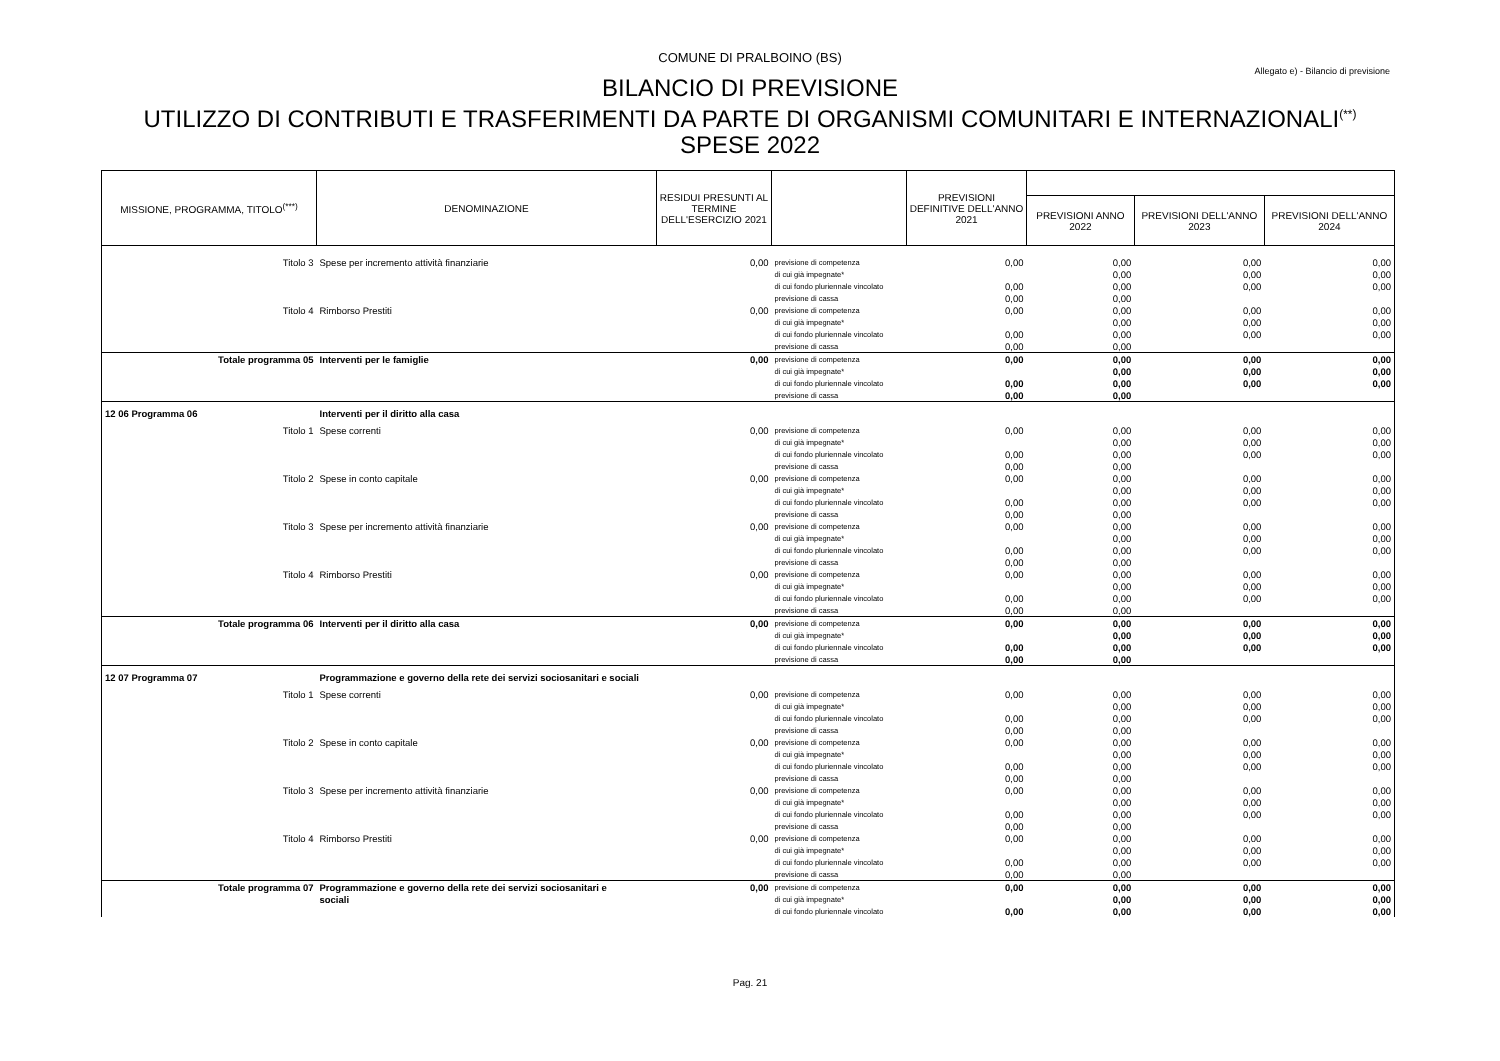COMUNE DI PRALBOINO (BS)
Allegato e) - Bilancio di previsione
BILANCIO DI PREVISIONE
UTILIZZO DI CONTRIBUTI E TRASFERIMENTI DA PARTE DI ORGANISMI COMUNITARI E INTERNAZIONALI<sup>(**)</sup>
SPESE 2022
| MISSIONE, PROGRAMMA, TITOLO<sup>(***)</sup> | DENOMINAZIONE | RESIDUI PRESUNTI AL TERMINE DELL'ESERCIZIO 2021 | | PREVISIONI DEFINITIVE DELL'ANNO 2021 | | | |
| --- | --- | --- | --- | --- | --- | --- | --- |
| | | | | | PREVISIONI ANNO 2022 | PREVISIONI DELL'ANNO 2023 | PREVISIONI DELL'ANNO 2024 |
| Titolo 3 | Spese per incremento attività finanziarie | 0,00 | previsione di competenza | 0,00 | 0,00 | 0,00 | 0,00 |
| | | | di cui già impegnate* | | 0,00 | 0,00 | 0,00 |
| | | | di cui fondo pluriennale vincolato | 0,00 | 0,00 | 0,00 | 0,00 |
| | | | previsione di cassa | 0,00 | 0,00 | | |
| Titolo 4 | Rimborso Prestiti | 0,00 | previsione di competenza | 0,00 | 0,00 | 0,00 | 0,00 |
| | | | di cui già impegnate* | | 0,00 | 0,00 | 0,00 |
| | | | di cui fondo pluriennale vincolato | 0,00 | 0,00 | 0,00 | 0,00 |
| | | | previsione di cassa | 0,00 | 0,00 | | |
| Totale programma 05 | Interventi per le famiglie | 0,00 | previsione di competenza | 0,00 | 0,00 | 0,00 | 0,00 |
| | | | di cui già impegnate* | | 0,00 | 0,00 | 0,00 |
| | | | di cui fondo pluriennale vincolato | 0,00 | 0,00 | 0,00 | 0,00 |
| | | | previsione di cassa | 0,00 | 0,00 | | |
| 12 06 Programma 06 | Interventi per il diritto alla casa | | | | | | |
| Titolo 1 | Spese correnti | 0,00 | previsione di competenza | 0,00 | 0,00 | 0,00 | 0,00 |
| | | | di cui già impegnate* | | 0,00 | 0,00 | 0,00 |
| | | | di cui fondo pluriennale vincolato | 0,00 | 0,00 | 0,00 | 0,00 |
| | | | previsione di cassa | 0,00 | 0,00 | | |
| Titolo 2 | Spese in conto capitale | 0,00 | previsione di competenza | 0,00 | 0,00 | 0,00 | 0,00 |
| | | | di cui già impegnate* | | 0,00 | 0,00 | 0,00 |
| | | | di cui fondo pluriennale vincolato | 0,00 | 0,00 | 0,00 | 0,00 |
| | | | previsione di cassa | 0,00 | 0,00 | | |
| Titolo 3 | Spese per incremento attività finanziarie | 0,00 | previsione di competenza | 0,00 | 0,00 | 0,00 | 0,00 |
| | | | di cui già impegnate* | | 0,00 | 0,00 | 0,00 |
| | | | di cui fondo pluriennale vincolato | 0,00 | 0,00 | 0,00 | 0,00 |
| | | | previsione di cassa | 0,00 | 0,00 | | |
| Titolo 4 | Rimborso Prestiti | 0,00 | previsione di competenza | 0,00 | 0,00 | 0,00 | 0,00 |
| | | | di cui già impegnate* | | 0,00 | 0,00 | 0,00 |
| | | | di cui fondo pluriennale vincolato | 0,00 | 0,00 | 0,00 | 0,00 |
| | | | previsione di cassa | 0,00 | 0,00 | | |
| Totale programma 06 | Interventi per il diritto alla casa | 0,00 | previsione di competenza | 0,00 | 0,00 | 0,00 | 0,00 |
| | | | di cui già impegnate* | | 0,00 | 0,00 | 0,00 |
| | | | di cui fondo pluriennale vincolato | 0,00 | 0,00 | 0,00 | 0,00 |
| | | | previsione di cassa | 0,00 | 0,00 | | |
| 12 07 Programma 07 | Programmazione e governo della rete dei servizi sociosanitari e sociali | | | | | | |
| Titolo 1 | Spese correnti | 0,00 | previsione di competenza | 0,00 | 0,00 | 0,00 | 0,00 |
| | | | di cui già impegnate* | | 0,00 | 0,00 | 0,00 |
| | | | di cui fondo pluriennale vincolato | 0,00 | 0,00 | 0,00 | 0,00 |
| | | | previsione di cassa | 0,00 | 0,00 | | |
| Titolo 2 | Spese in conto capitale | 0,00 | previsione di competenza | 0,00 | 0,00 | 0,00 | 0,00 |
| | | | di cui già impegnate* | | 0,00 | 0,00 | 0,00 |
| | | | di cui fondo pluriennale vincolato | 0,00 | 0,00 | 0,00 | 0,00 |
| | | | previsione di cassa | 0,00 | 0,00 | | |
| Titolo 3 | Spese per incremento attività finanziarie | 0,00 | previsione di competenza | 0,00 | 0,00 | 0,00 | 0,00 |
| | | | di cui già impegnate* | | 0,00 | 0,00 | 0,00 |
| | | | di cui fondo pluriennale vincolato | 0,00 | 0,00 | 0,00 | 0,00 |
| | | | previsione di cassa | 0,00 | 0,00 | | |
| Titolo 4 | Rimborso Prestiti | 0,00 | previsione di competenza | 0,00 | 0,00 | 0,00 | 0,00 |
| | | | di cui già impegnate* | | 0,00 | 0,00 | 0,00 |
| | | | di cui fondo pluriennale vincolato | 0,00 | 0,00 | 0,00 | 0,00 |
| | | | previsione di cassa | 0,00 | 0,00 | | |
| Totale programma 07 | Programmazione e governo della rete dei servizi sociosanitari e | 0,00 | previsione di competenza | 0,00 | 0,00 | 0,00 | 0,00 |
| | sociali | | di cui già impegnate* | | 0,00 | 0,00 | 0,00 |
| | | | di cui fondo pluriennale vincolato | 0,00 | 0,00 | 0,00 | 0,00 |
Pag. 21